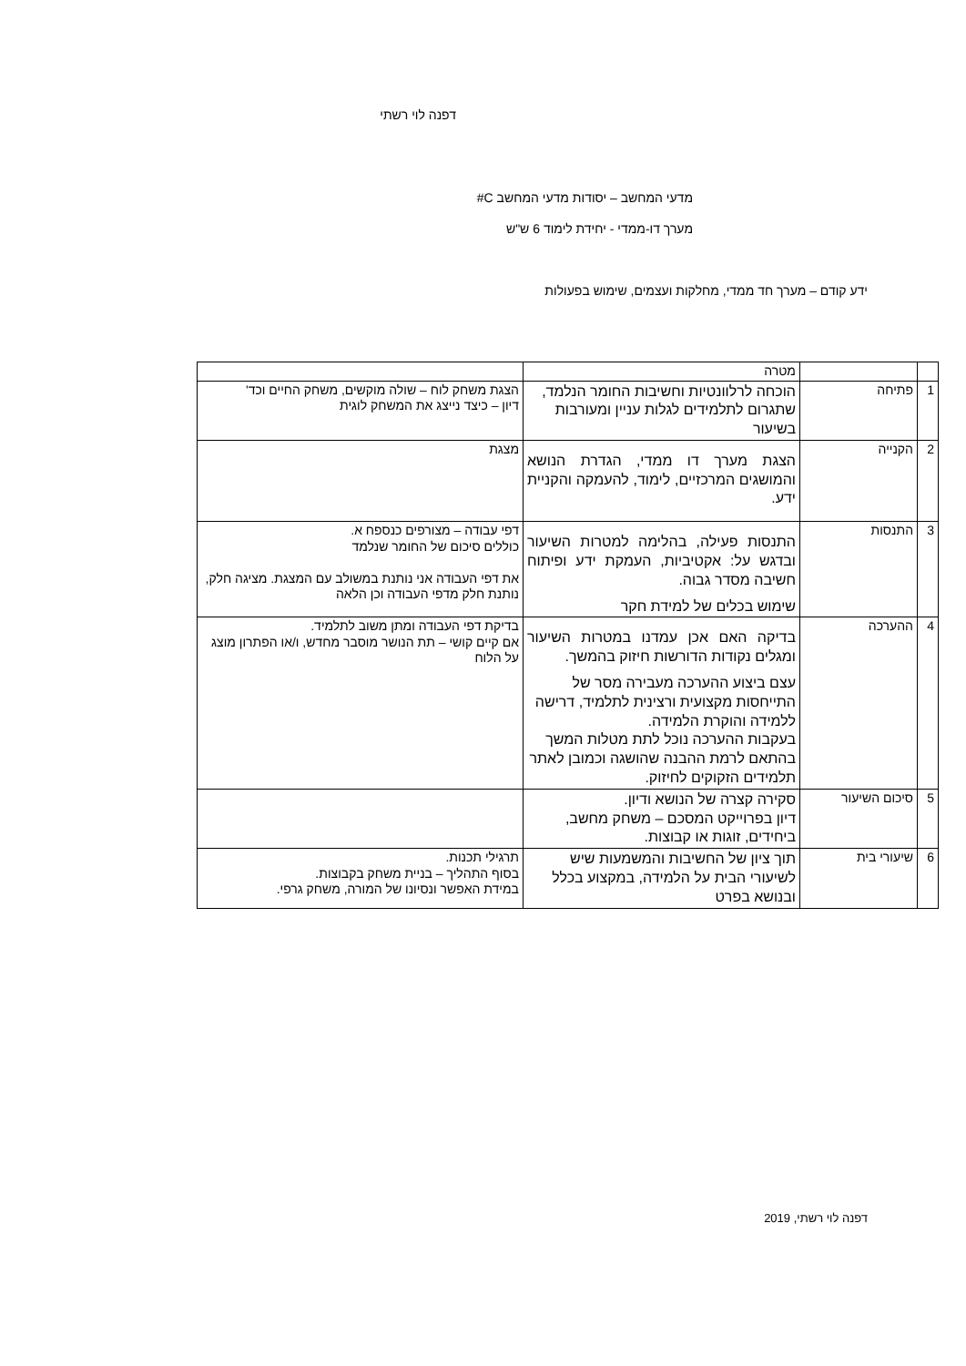דפנה לוי רשתי
מדעי המחשב – יסודות מדעי המחשב C#
מערך דו-ממדי - יחידת לימוד 6 ש"ש
ידע קודם – מערך חד ממדי, מחלקות ועצמים, שימוש בפעולות
| | | מטרה | |
| 1 | פתיחה | הוכחה לרלוונטיות וחשיבות החומר הנלמד, שתגרום לתלמידים לגלות עניין ומעורבות בשיעור | הצגת משחק לוח – שולה מוקשים, משחק החיים וכד' דיון – כיצד נייצג את המשחק לוגית |
| 2 | הקנייה | הצגת מערך דו ממדי, הגדרת הנושא והמושגים המרכזיים, לימוד, להעמקה והקניית ידע. | מצגת |
| 3 | התנסות | התנסות פעילה, בהלימה למטרות השיעור ובדגש על: אקטיביות, העמקת ידע ופיתוח חשיבה מסדר גבוה. שימוש בכלים של למידת חקר | דפי עבודה – מצורפים כנספח א. כוללים סיכום של החומר שנלמד את דפי העבודה אני נותנת במשולב עם המצגת. מציגה חלק, נותנת חלק מדפי העבודה וכן הלאה |
| 4 | ההערכה | בדיקה האם אכן עמדנו במטרות השיעור ומגלים נקודות הדורשות חיזוק בהמשך. עצם ביצוע ההערכה מעבירה מסר של התייחסות מקצועית ורצינית לתלמיד, דרישה ללמידה והוקרת הלמידה. בעקבות ההערכה נוכל לתת מטלות המשך בהתאם לרמת ההבנה שהושגה וכמובן לאתר תלמידים הזקוקים לחיזוק. | בדיקת דפי העבודה ומתן משוב לתלמיד. אם קיים קושי – תת הנושר מוסבר מחדש, ו/או הפתרון מוצג על הלוח |
| 5 | סיכום השיעור | סקירה קצרה של הנושא ודיון. דיון בפרוייקט המסכם – משחק מחשב, ביחידים, זוגות או קבוצות. | |
| 6 | שיעורי בית | תוך ציון של החשיבות והמשמעות שיש לשיעורי הבית על הלמידה, במקצוע בכלל ובנושא בפרט | תרגילי תכנות. בסוף התהליך – בניית משחק בקבוצות. במידת האפשר ונסיונו של המורה, משחק גרפי. |
דפנה לוי רשתי, 2019